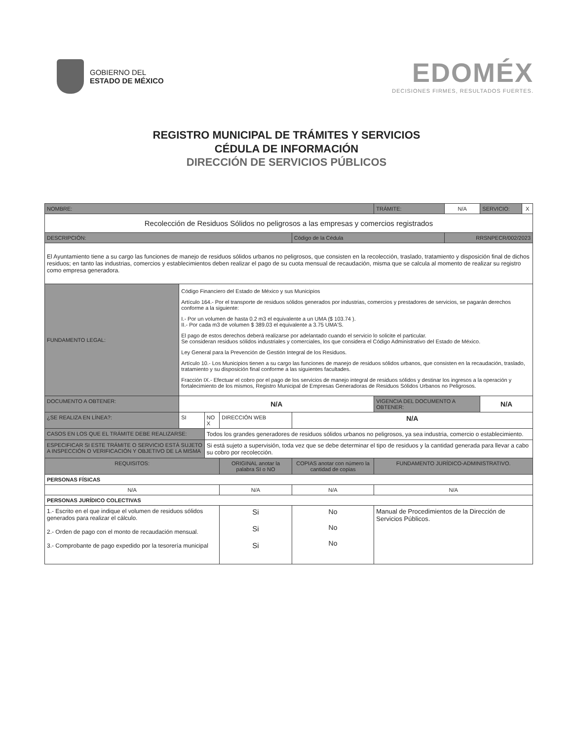GOBIERNO DEL
ESTADO DE MÉXICO
EDOMÉX
DECISIONES FIRMES, RESULTADOS FUERTES.
REGISTRO MUNICIPAL DE TRÁMITES Y SERVICIOS
CÉDULA DE INFORMACIÓN
DIRECCIÓN DE SERVICIOS PÚBLICOS
| NOMBRE: | | | | | | | TRÁMITE: | N/A | SERVICIO: | X |
| Recolección de Residuos Sólidos no peligrosos a las empresas y comercios registrados | | | | | | | | | | |
| DESCRIPCIÓN: | | | | | Código de la Cédula | | | RRSNPECR/002/2023 | | |
| El Ayuntamiento tiene a su cargo las funciones de manejo de residuos sólidos urbanos no peligrosos, que consisten en la recolección, traslado, tratamiento y disposición final de dichos residuos; en tanto las industrias, comercios y establecimientos deben realizar el pago de su cuota mensual de recaudación, misma que se calcula al momento de realizar su registro como empresa generadora. | | | | | | | | | | |
| FUNDAMENTO LEGAL: | Código Financiero del Estado de México y sus Municipios Artículo 164.- Por el transporte de residuos sólidos generados por industrias, comercios y prestadores de servicios, se pagarán derechos conforme a la siguiente: I.- Por un volumen de hasta 0.2 m3 el equivalente a un UMA ($ 103.74 ). II.- Por cada m3 de volumen $ 389.03 el equivalente a 3.75 UMA'S. El pago de estos derechos deberá realizarse por adelantado cuando el servicio lo solicite el particular. Se consideran residuos sólidos industriales y comerciales, los que considera el Código Administrativo del Estado de México. Ley General para la Prevención de Gestión Integral de los Residuos. Artículo 10.- Los Municipios tienen a su cargo las funciones de manejo de residuos sólidos urbanos, que consisten en la recaudación, traslado, tratamiento y su disposición final conforme a las siguientes facultades. Fracción IX.- Efectuar el cobro por el pago de los servicios de manejo integral de residuos sólidos y destinar los ingresos a la operación y fortalecimiento de los mismos, Registro Municipal de Empresas Generadoras de Residuos Sólidos Urbanos no Peligrosos. | | | | | | | | | |
| DOCUMENTO A OBTENER: | N/A | | | | | | VIGENCIA DEL DOCUMENTO A OBTENER: | | N/A | |
| ¿SE REALIZA EN LÍNEA?: | SI | NO X | DIRECCIÓN WEB | | N/A | | | | | |
| CASOS EN LOS QUE EL TRÁMITE DEBE REALIZARSE: | | Todos los grandes generadores de residuos sólidos urbanos no peligrosos, ya sea industria, comercio o establecimiento. | | | | | | | | |
| ESPECIFICAR SI ESTE TRÁMITE O SERVICIO ESTÁ SUJETO A INSPECCIÓN O VERIFICACIÓN Y OBJETIVO DE LA MISMA | | Si está sujeto a supervisión, toda vez que se debe determinar el tipo de residuos y la cantidad generada para llevar a cabo su cobro por recolección. | | | | | | | | |
| REQUISITOS: | | | | ORIGINAL anotar la palabra SI o NO | COPIAS anotar con número la cantidad de copias | FUNDAMENTO JURÍDICO-ADMINISTRATIVO. | | | | |
| PERSONAS FÍSICAS | | | | | | | | | | |
| N/A | | | | N/A | N/A | N/A | | | | |
| PERSONAS JURÍDICO COLECTIVAS | | | | | | | | | | |
| 1.- Escrito en el que indique el volumen de residuos sólidos generados para realizar el cálculo. 2.- Orden de pago con el monto de recaudación mensual. 3.- Comprobante de pago expedido por la tesorería municipal | | | | Si Si Si | No No No | Manual de Procedimientos de la Dirección de Servicios Públicos. | | | | |